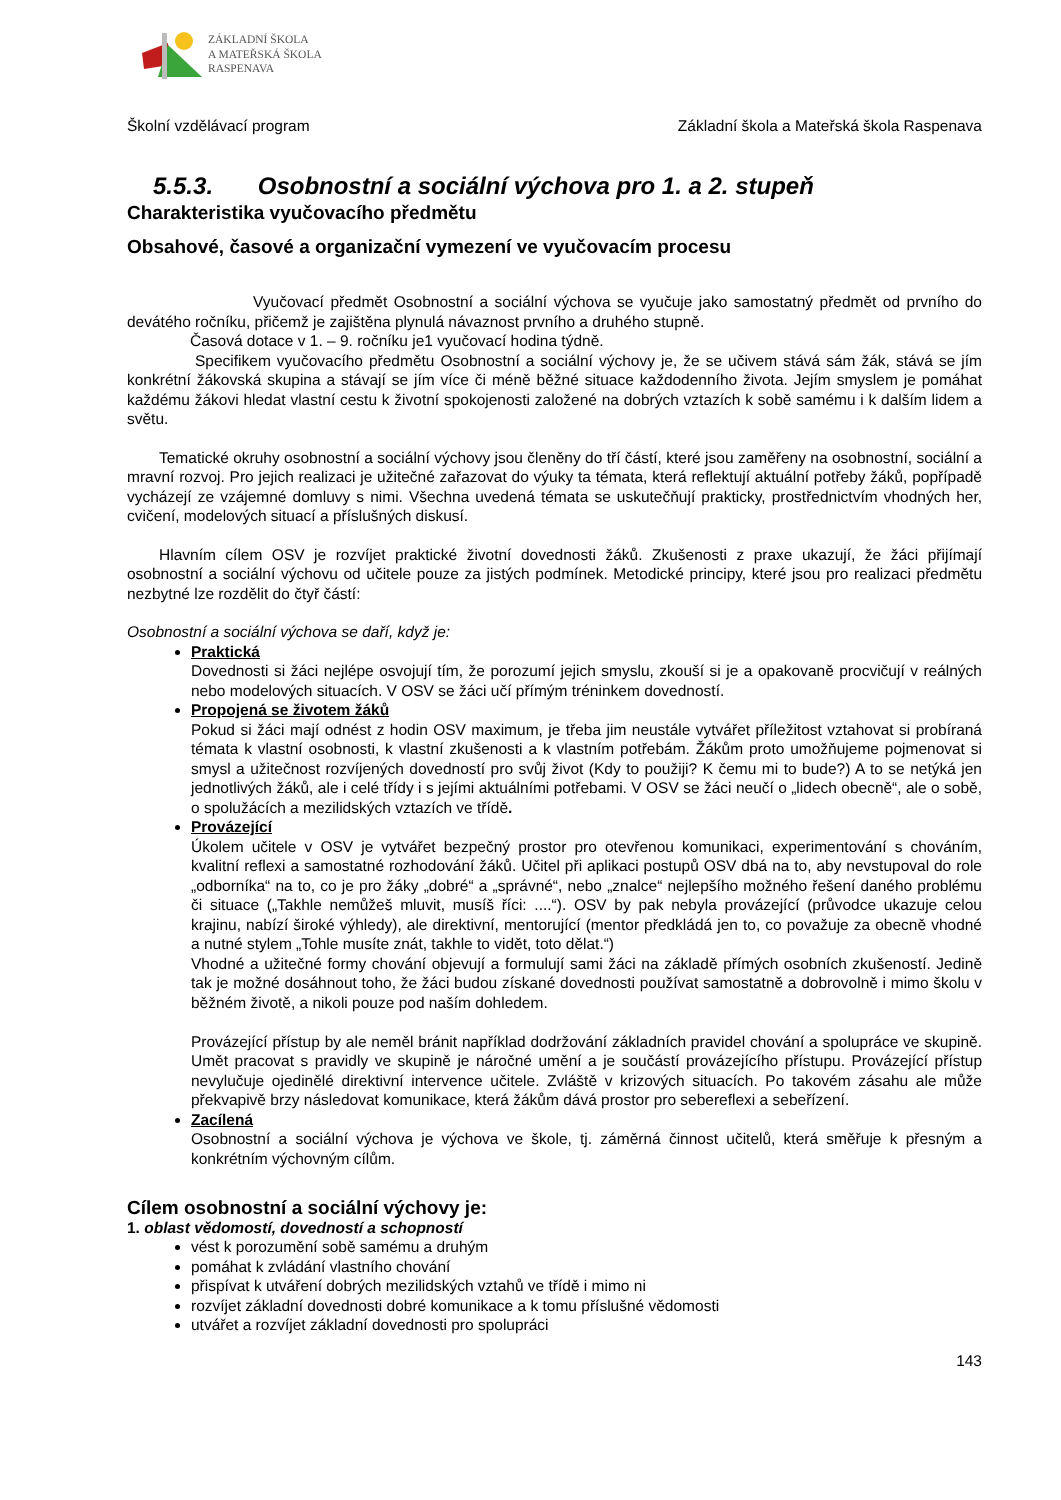ZÁKLADNÍ ŠKOLA
A MATEŘSKÁ ŠKOLA
RASPENAVA
Školní vzdělávací program Základní škola a Mateřská škola Raspenava
5.5.3. Osobnostní a sociální výchova pro 1. a 2. stupeň
Charakteristika vyučovacího předmětu
Obsahové, časové a organizační vymezení ve vyučovacím procesu
Vyučovací předmět Osobnostní a sociální výchova se vyučuje jako samostatný předmět od prvního do devátého ročníku, přičemž je zajištěna plynulá návaznost prvního a druhého stupně.
Časová dotace v 1. – 9. ročníku je1 vyučovací hodina týdně.
Specifikem vyučovacího předmětu Osobnostní a sociální výchovy je, že se učivem stává sám žák, stává se jím konkrétní žákovská skupina a stávají se jím více či méně běžné situace každodenního života. Jejím smyslem je pomáhat každému žákovi hledat vlastní cestu k životní spokojenosti založené na dobrých vztazích k sobě samému i k dalším lidem a světu.
Tematické okruhy osobnostní a sociální výchovy jsou členěny do tří částí, které jsou zaměřeny na osobnostní, sociální a mravní rozvoj. Pro jejich realizaci je užitečné zařazovat do výuky ta témata, která reflektují aktuální potřeby žáků, popřípadě vycházejí ze vzájemné domluvy s nimi. Všechna uvedená témata se uskutečňují prakticky, prostřednictvím vhodných her, cvičení, modelových situací a příslušných diskusí.
Hlavním cílem OSV je rozvíjet praktické životní dovednosti žáků. Zkušenosti z praxe ukazují, že žáci přijímají osobnostní a sociální výchovu od učitele pouze za jistých podmínek. Metodické principy, které jsou pro realizaci předmětu nezbytné lze rozdělit do čtyř částí:
Osobnostní a sociální výchova se daří, když je:
Praktická
Dovednosti si žáci nejlépe osvojují tím, že porozumí jejich smyslu, zkouší si je a opakovaně procvičují v reálných nebo modelových situacích. V OSV se žáci učí přímým tréninkem dovedností.
Propojená se životem žáků
Pokud si žáci mají odnést z hodin OSV maximum, je třeba jim neustále vytvářet příležitost vztahovat si probíraná témata k vlastní osobnosti, k vlastní zkušenosti a k vlastním potřebám. Žákům proto umožňujeme pojmenovat si smysl a užitečnost rozvíjených dovedností pro svůj život (Kdy to použiji? K čemu mi to bude?) A to se netýká jen jednotlivých žáků, ale i celé třídy i s jejími aktuálními potřebami. V OSV se žáci neučí o „lidech obecně“, ale o sobě, o spolužácích a mezilidských vztazích ve třídě.
Provázející
Úkolem učitele v OSV je vytvářet bezpečný prostor pro otevřenou komunikaci, experimentování s chováním, kvalitní reflexi a samostatné rozhodování žáků. Učitel při aplikaci postupů OSV dbá na to, aby nevstupoval do role „odborníka“ na to, co je pro žáky „dobré“ a „správné“, nebo „znalce“ nejlepšího možného řešení daného problému či situace („Takhle nemůžeš mluvit, musíš říci: ....“). OSV by pak nebyla provázející (průvodce ukazuje celou krajinu, nabízí široké výhledy), ale direktivní, mentorující (mentor předkládá jen to, co považuje za obecně vhodné a nutné stylem „Tohle musíte znát, takhle to vidět, toto dělat.“)
Vhodné a užitečné formy chování objevují a formulují sami žáci na základě přímých osobních zkušeností. Jedině tak je možné dosáhnout toho, že žáci budou získané dovednosti používat samostatně a dobrovolně i mimo školu v běžném životě, a nikoli pouze pod naším dohledem.
Provázející přístup by ale neměl bránit například dodržování základních pravidel chování a spolupráce ve skupině. Umět pracovat s pravidly ve skupině je náročné umění a je součástí provázejícího přístupu. Provázející přístup nevylučuje ojedinělé direktivní intervence učitele. Zvláště v krizových situacích. Po takovém zásahu ale může překvapivě brzy následovat komunikace, která žákům dává prostor pro sebereflexi a sebeřízení.
Zacílená
Osobnostní a sociální výchova je výchova ve škole, tj. záměrná činnost učitelů, která směřuje k přesným a konkrétním výchovným cílům.
Cílem osobnostní a sociální výchovy je:
1. oblast vědomostí, dovedností a schopností
vést k porozumění sobě samému a druhým
pomáhat k zvládání vlastního chování
přispívat k utváření dobrých mezilidských vztahů ve třídě i mimo ni
rozvíjet základní dovednosti dobré komunikace a k tomu příslušné vědomosti
utvářet a rozvíjet základní dovednosti pro spolupráci
143